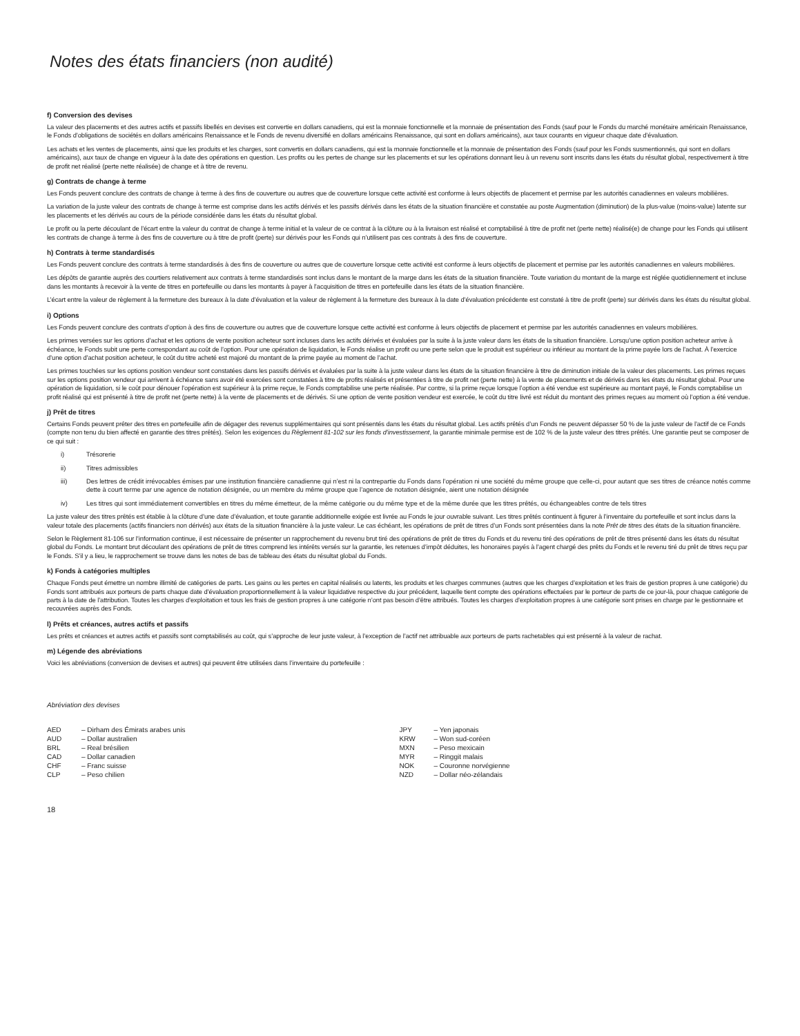Notes des états financiers (non audité)
f) Conversion des devises
La valeur des placements et des autres actifs et passifs libellés en devises est convertie en dollars canadiens, qui est la monnaie fonctionnelle et la monnaie de présentation des Fonds (sauf pour le Fonds du marché monétaire américain Renaissance, le Fonds d’obligations de sociétés en dollars américains Renaissance et le Fonds de revenu diversifié en dollars américains Renaissance, qui sont en dollars américains), aux taux courants en vigueur chaque date d’évaluation.
Les achats et les ventes de placements, ainsi que les produits et les charges, sont convertis en dollars canadiens, qui est la monnaie fonctionnelle et la monnaie de présentation des Fonds (sauf pour les Fonds susmentionnés, qui sont en dollars américains), aux taux de change en vigueur à la date des opérations en question. Les profits ou les pertes de change sur les placements et sur les opérations donnant lieu à un revenu sont inscrits dans les états du résultat global, respectivement à titre de profit net réalisé (perte nette réalisée) de change et à titre de revenu.
g) Contrats de change à terme
Les Fonds peuvent conclure des contrats de change à terme à des fins de couverture ou autres que de couverture lorsque cette activité est conforme à leurs objectifs de placement et permise par les autorités canadiennes en valeurs mobilières.
La variation de la juste valeur des contrats de change à terme est comprise dans les actifs dérivés et les passifs dérivés dans les états de la situation financière et constatée au poste Augmentation (diminution) de la plus-value (moins-value) latente sur les placements et les dérivés au cours de la période considérée dans les états du résultat global.
Le profit ou la perte découlant de l’écart entre la valeur du contrat de change à terme initial et la valeur de ce contrat à la clôture ou à la livraison est réalisé et comptabilisé à titre de profit net (perte nette) réalisé(e) de change pour les Fonds qui utilisent les contrats de change à terme à des fins de couverture ou à titre de profit (perte) sur dérivés pour les Fonds qui n’utilisent pas ces contrats à des fins de couverture.
h) Contrats à terme standardisés
Les Fonds peuvent conclure des contrats à terme standardisés à des fins de couverture ou autres que de couverture lorsque cette activité est conforme à leurs objectifs de placement et permise par les autorités canadiennes en valeurs mobilières.
Les dépôts de garantie auprès des courtiers relativement aux contrats à terme standardisés sont inclus dans le montant de la marge dans les états de la situation financière. Toute variation du montant de la marge est réglée quotidiennement et incluse dans les montants à recevoir à la vente de titres en portefeuille ou dans les montants à payer à l’acquisition de titres en portefeuille dans les états de la situation financière.
L’écart entre la valeur de règlement à la fermeture des bureaux à la date d’évaluation et la valeur de règlement à la fermeture des bureaux à la date d’évaluation précédente est constaté à titre de profit (perte) sur dérivés dans les états du résultat global.
i) Options
Les Fonds peuvent conclure des contrats d’option à des fins de couverture ou autres que de couverture lorsque cette activité est conforme à leurs objectifs de placement et permise par les autorités canadiennes en valeurs mobilières.
Les primes versées sur les options d’achat et les options de vente position acheteur sont incluses dans les actifs dérivés et évaluées par la suite à la juste valeur dans les états de la situation financière. Lorsqu’une option position acheteur arrive à échéance, le Fonds subit une perte correspondant au coût de l’option. Pour une opération de liquidation, le Fonds réalise un profit ou une perte selon que le produit est supérieur ou inférieur au montant de la prime payée lors de l’achat. À l’exercice d’une option d’achat position acheteur, le coût du titre acheté est majoré du montant de la prime payée au moment de l’achat.
Les primes touchées sur les options position vendeur sont constatées dans les passifs dérivés et évaluées par la suite à la juste valeur dans les états de la situation financière à titre de diminution initiale de la valeur des placements. Les primes reçues sur les options position vendeur qui arrivent à échéance sans avoir été exercées sont constatées à titre de profits réalisés et présentées à titre de profit net (perte nette) à la vente de placements et de dérivés dans les états du résultat global. Pour une opération de liquidation, si le coût pour dénouer l’opération est supérieur à la prime reçue, le Fonds comptabilise une perte réalisée. Par contre, si la prime reçue lorsque l’option a été vendue est supérieure au montant payé, le Fonds comptabilise un profit réalisé qui est présenté à titre de profit net (perte nette) à la vente de placements et de dérivés. Si une option de vente position vendeur est exercée, le coût du titre livré est réduit du montant des primes reçues au moment où l’option a été vendue.
j) Prêt de titres
Certains Fonds peuvent prêter des titres en portefeuille afin de dégager des revenus supplémentaires qui sont présentés dans les états du résultat global. Les actifs prêtés d’un Fonds ne peuvent dépasser 50 % de la juste valeur de l’actif de ce Fonds (compte non tenu du bien affecté en garantie des titres prêtés). Selon les exigences du Règlement 81-102 sur les fonds d’investissement, la garantie minimale permise est de 102 % de la juste valeur des titres prêtés. Une garantie peut se composer de ce qui suit :
i) Trésorerie
ii) Titres admissibles
iii) Des lettres de crédit irrévocables émises par une institution financière canadienne qui n’est ni la contrepartie du Fonds dans l’opération ni une société du même groupe que celle-ci, pour autant que ses titres de créance notés comme dette à court terme par une agence de notation désignée, ou un membre du même groupe que l’agence de notation désignée, aient une notation désignée
iv) Les titres qui sont immédiatement convertibles en titres du même émetteur, de la même catégorie ou du même type et de la même durée que les titres prêtés, ou échangeables contre de tels titres
La juste valeur des titres prêtés est établie à la clôture d’une date d’évaluation, et toute garantie additionnelle exigée est livrée au Fonds le jour ouvrable suivant. Les titres prêtés continuent à figurer à l’inventaire du portefeuille et sont inclus dans la valeur totale des placements (actifs financiers non dérivés) aux états de la situation financière à la juste valeur. Le cas échéant, les opérations de prêt de titres d’un Fonds sont présentées dans la note Prêt de titres des états de la situation financière.
Selon le Règlement 81-106 sur l’information continue, il est nécessaire de présenter un rapprochement du revenu brut tiré des opérations de prêt de titres du Fonds et du revenu tiré des opérations de prêt de titres présenté dans les états du résultat global du Fonds. Le montant brut découlant des opérations de prêt de titres comprend les intérêts versés sur la garantie, les retenues d’impôt déduites, les honoraires payés à l’agent chargé des prêts du Fonds et le revenu tiré du prêt de titres reçu par le Fonds. S’il y a lieu, le rapprochement se trouve dans les notes de bas de tableau des états du résultat global du Fonds.
k) Fonds à catégories multiples
Chaque Fonds peut émettre un nombre illimité de catégories de parts. Les gains ou les pertes en capital réalisés ou latents, les produits et les charges communes (autres que les charges d’exploitation et les frais de gestion propres à une catégorie) du Fonds sont attribués aux porteurs de parts chaque date d’évaluation proportionnellement à la valeur liquidative respective du jour précédent, laquelle tient compte des opérations effectuées par le porteur de parts de ce jour-là, pour chaque catégorie de parts à la date de l’attribution. Toutes les charges d’exploitation et tous les frais de gestion propres à une catégorie n’ont pas besoin d’être attribués. Toutes les charges d’exploitation propres à une catégorie sont prises en charge par le gestionnaire et recouvrées auprès des Fonds.
l) Prêts et créances, autres actifs et passifs
Les prêts et créances et autres actifs et passifs sont comptabilisés au coût, qui s’approche de leur juste valeur, à l’exception de l’actif net attribuable aux porteurs de parts rachetables qui est présenté à la valeur de rachat.
m) Légende des abréviations
Voici les abréviations (conversion de devises et autres) qui peuvent être utilisées dans l’inventaire du portefeuille :
Abréviation des devises
| AED | – Dirham des Émirats arabes unis |
| AUD | – Dollar australien |
| BRL | – Real brésilien |
| CAD | – Dollar canadien |
| CHF | – Franc suisse |
| CLP | – Peso chilien |
| JPY | – Yen japonais |
| KRW | – Won sud-coréen |
| MXN | – Peso mexicain |
| MYR | – Ringgit malais |
| NOK | – Couronne norvégienne |
| NZD | – Dollar néo-zélandais |
18